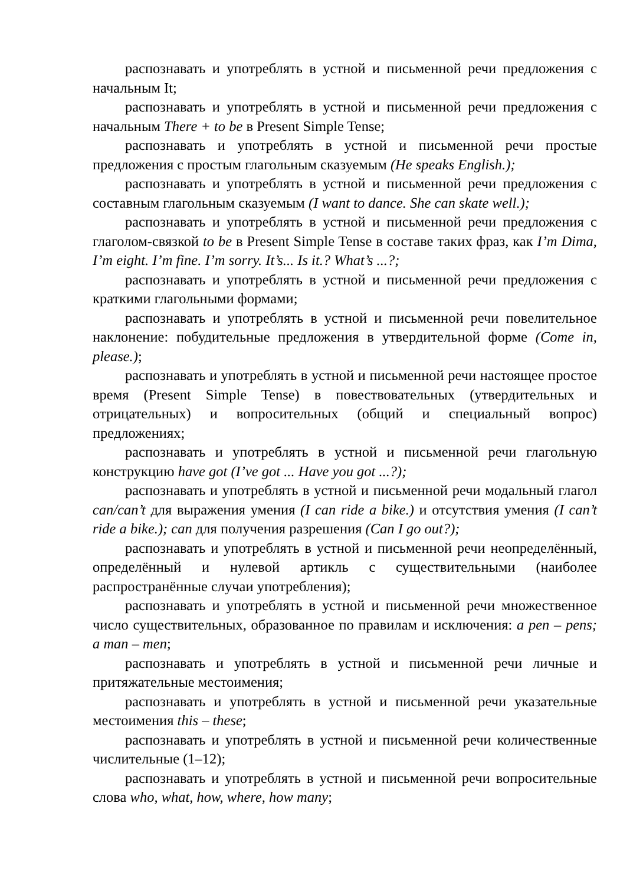распознавать и употреблять в устной и письменной речи предложения с начальным It;
распознавать и употреблять в устной и письменной речи предложения с начальным There + to be в Present Simple Tense;
распознавать и употреблять в устной и письменной речи простые предложения с простым глагольным сказуемым (He speaks English.);
распознавать и употреблять в устной и письменной речи предложения с составным глагольным сказуемым (I want to dance. She can skate well.);
распознавать и употреблять в устной и письменной речи предложения с глаголом-связкой to be в Present Simple Tense в составе таких фраз, как I’m Dima, I’m eight. I’m fine. I’m sorry. It’s... Is it.? What’s ...?;
распознавать и употреблять в устной и письменной речи предложения с краткими глагольными формами;
распознавать и употреблять в устной и письменной речи повелительное наклонение: побудительные предложения в утвердительной форме (Come in, please.);
распознавать и употреблять в устной и письменной речи настоящее простое время (Present Simple Tense) в повествовательных (утвердительных и отрицательных) и вопросительных (общий и специальный вопрос) предложениях;
распознавать и употреблять в устной и письменной речи глагольную конструкцию have got (I’ve got ... Have you got ...?);
распознавать и употреблять в устной и письменной речи модальный глагол can/can’t для выражения умения (I can ride a bike.) и отсутствия умения (I can’t ride a bike.); can для получения разрешения (Can I go out?);
распознавать и употреблять в устной и письменной речи неопределённый, определённый и нулевой артикль с существительными (наиболее распространённые случаи употребления);
распознавать и употреблять в устной и письменной речи множественное число существительных, образованное по правилам и исключения: a pen – pens; a man – men;
распознавать и употреблять в устной и письменной речи личные и притяжательные местоимения;
распознавать и употреблять в устной и письменной речи указательные местоимения this – these;
распознавать и употреблять в устной и письменной речи количественные числительные (1–12);
распознавать и употреблять в устной и письменной речи вопросительные слова who, what, how, where, how many;